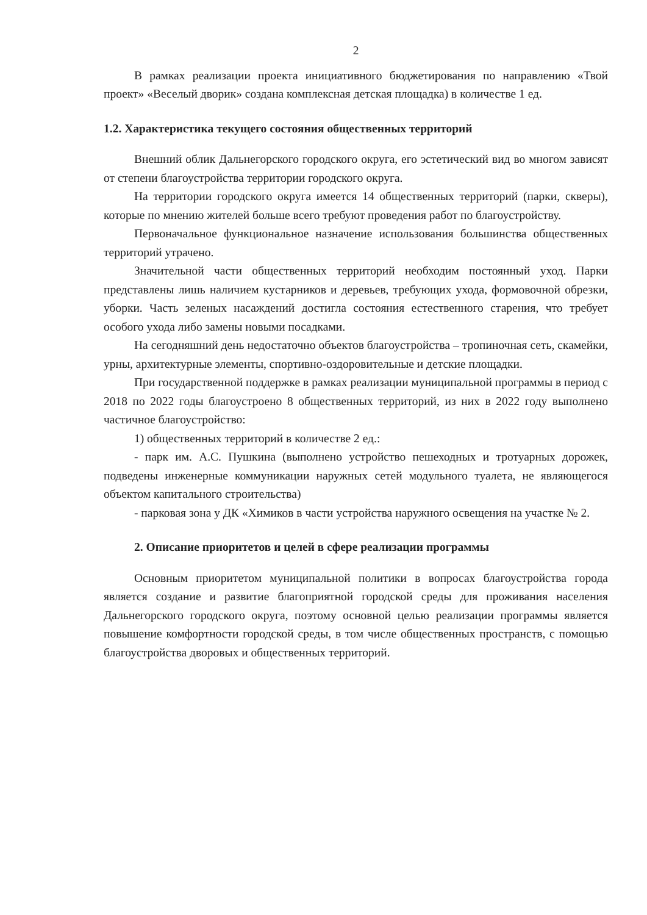2
В рамках реализации проекта инициативного бюджетирования по направлению «Твой проект» «Веселый дворик» создана комплексная детская площадка) в количестве 1 ед.
1.2. Характеристика текущего состояния общественных территорий
Внешний облик Дальнегорского городского округа, его эстетический вид во многом зависят от степени благоустройства территории городского округа.
На территории городского округа имеется 14 общественных территорий (парки, скверы), которые по мнению жителей больше всего требуют проведения работ по благоустройству.
Первоначальное функциональное назначение использования большинства общественных территорий утрачено.
Значительной части общественных территорий необходим постоянный уход. Парки представлены лишь наличием кустарников и деревьев, требующих ухода, формовочной обрезки, уборки. Часть зеленых насаждений достигла состояния естественного старения, что требует особого ухода либо замены новыми посадками.
На сегодняшний день недостаточно объектов благоустройства – тропиночная сеть, скамейки, урны, архитектурные элементы, спортивно-оздоровительные и детские площадки.
При государственной поддержке в рамках реализации муниципальной программы в период с 2018 по 2022 годы благоустроено 8 общественных территорий, из них в 2022 году выполнено частичное благоустройство:
1) общественных территорий в количестве 2 ед.:
- парк им. А.С. Пушкина (выполнено устройство пешеходных и тротуарных дорожек, подведены инженерные коммуникации наружных сетей модульного туалета, не являющегося объектом капитального строительства)
- парковая зона у ДК «Химиков в части устройства наружного освещения на участке № 2.
2. Описание приоритетов и целей в сфере реализации программы
Основным приоритетом муниципальной политики в вопросах благоустройства города является создание и развитие благоприятной городской среды для проживания населения Дальнегорского городского округа, поэтому основной целью реализации программы является повышение комфортности городской среды, в том числе общественных пространств, с помощью благоустройства дворовых и общественных территорий.